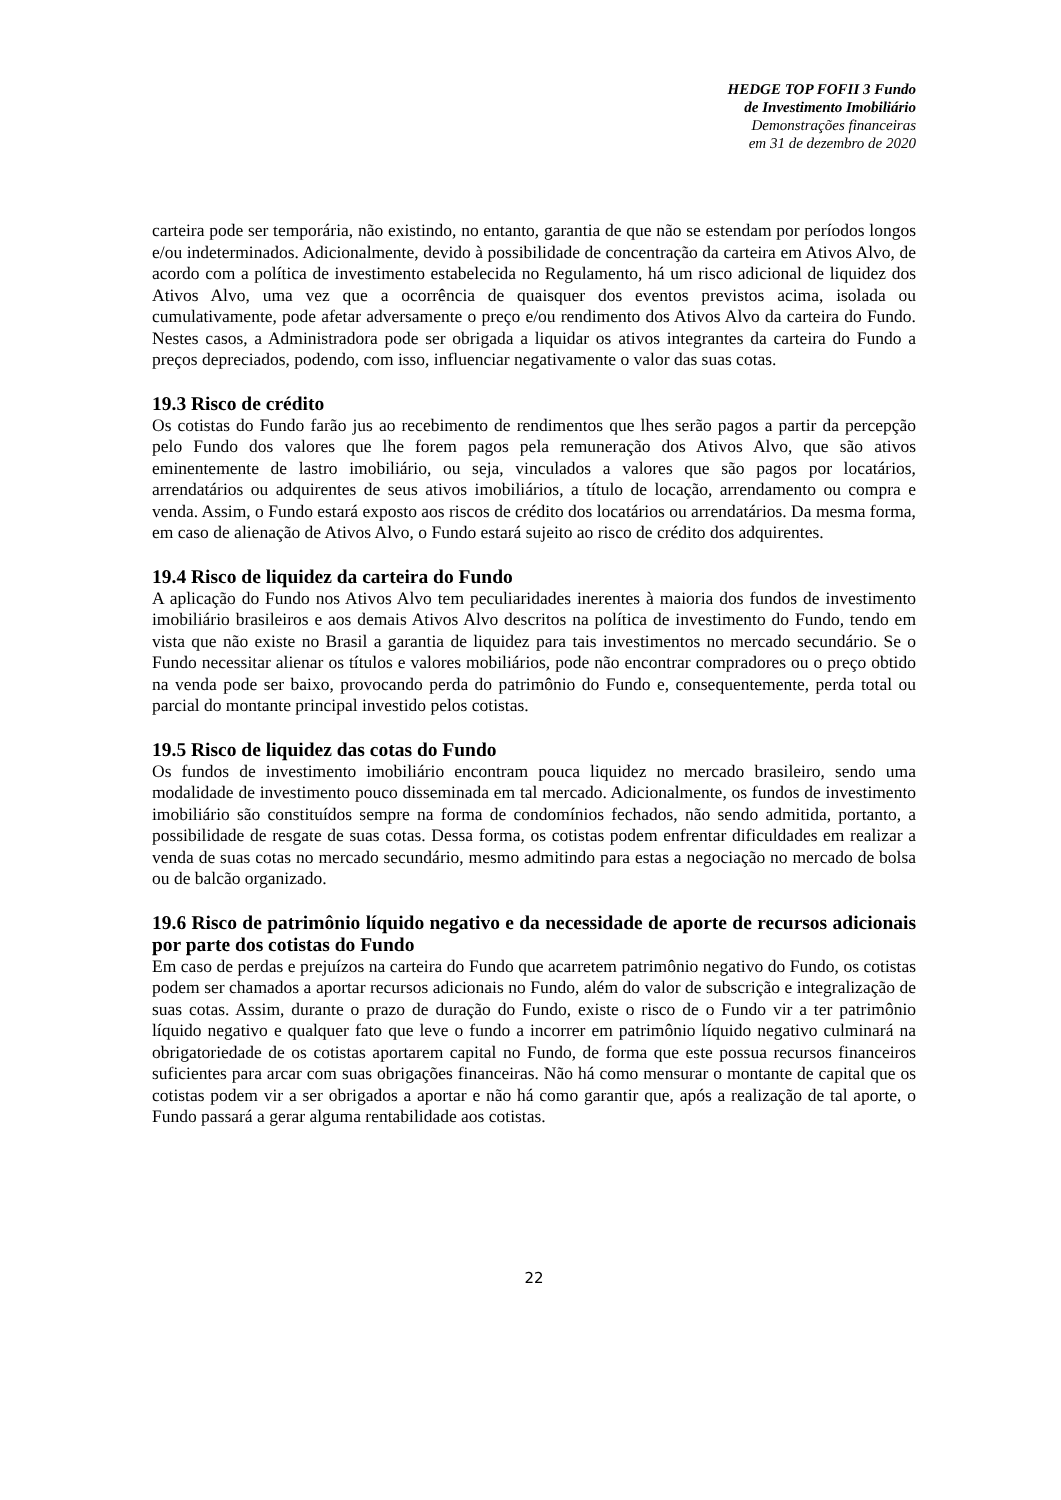HEDGE TOP FOFII 3 Fundo
de Investimento Imobiliário
Demonstrações financeiras
em 31 de dezembro de 2020
carteira pode ser temporária, não existindo, no entanto, garantia de que não se estendam por períodos longos e/ou indeterminados. Adicionalmente, devido à possibilidade de concentração da carteira em Ativos Alvo, de acordo com a política de investimento estabelecida no Regulamento, há um risco adicional de liquidez dos Ativos Alvo, uma vez que a ocorrência de quaisquer dos eventos previstos acima, isolada ou cumulativamente, pode afetar adversamente o preço e/ou rendimento dos Ativos Alvo da carteira do Fundo. Nestes casos, a Administradora pode ser obrigada a liquidar os ativos integrantes da carteira do Fundo a preços depreciados, podendo, com isso, influenciar negativamente o valor das suas cotas.
19.3 Risco de crédito
Os cotistas do Fundo farão jus ao recebimento de rendimentos que lhes serão pagos a partir da percepção pelo Fundo dos valores que lhe forem pagos pela remuneração dos Ativos Alvo, que são ativos eminentemente de lastro imobiliário, ou seja, vinculados a valores que são pagos por locatários, arrendatários ou adquirentes de seus ativos imobiliários, a título de locação, arrendamento ou compra e venda. Assim, o Fundo estará exposto aos riscos de crédito dos locatários ou arrendatários. Da mesma forma, em caso de alienação de Ativos Alvo, o Fundo estará sujeito ao risco de crédito dos adquirentes.
19.4 Risco de liquidez da carteira do Fundo
A aplicação do Fundo nos Ativos Alvo tem peculiaridades inerentes à maioria dos fundos de investimento imobiliário brasileiros e aos demais Ativos Alvo descritos na política de investimento do Fundo, tendo em vista que não existe no Brasil a garantia de liquidez para tais investimentos no mercado secundário. Se o Fundo necessitar alienar os títulos e valores mobiliários, pode não encontrar compradores ou o preço obtido na venda pode ser baixo, provocando perda do patrimônio do Fundo e, consequentemente, perda total ou parcial do montante principal investido pelos cotistas.
19.5 Risco de liquidez das cotas do Fundo
Os fundos de investimento imobiliário encontram pouca liquidez no mercado brasileiro, sendo uma modalidade de investimento pouco disseminada em tal mercado. Adicionalmente, os fundos de investimento imobiliário são constituídos sempre na forma de condomínios fechados, não sendo admitida, portanto, a possibilidade de resgate de suas cotas. Dessa forma, os cotistas podem enfrentar dificuldades em realizar a venda de suas cotas no mercado secundário, mesmo admitindo para estas a negociação no mercado de bolsa ou de balcão organizado.
19.6 Risco de patrimônio líquido negativo e da necessidade de aporte de recursos adicionais por parte dos cotistas do Fundo
Em caso de perdas e prejuízos na carteira do Fundo que acarretem patrimônio negativo do Fundo, os cotistas podem ser chamados a aportar recursos adicionais no Fundo, além do valor de subscrição e integralização de suas cotas. Assim, durante o prazo de duração do Fundo, existe o risco de o Fundo vir a ter patrimônio líquido negativo e qualquer fato que leve o fundo a incorrer em patrimônio líquido negativo culminará na obrigatoriedade de os cotistas aportarem capital no Fundo, de forma que este possua recursos financeiros suficientes para arcar com suas obrigações financeiras. Não há como mensurar o montante de capital que os cotistas podem vir a ser obrigados a aportar e não há como garantir que, após a realização de tal aporte, o Fundo passará a gerar alguma rentabilidade aos cotistas.
22